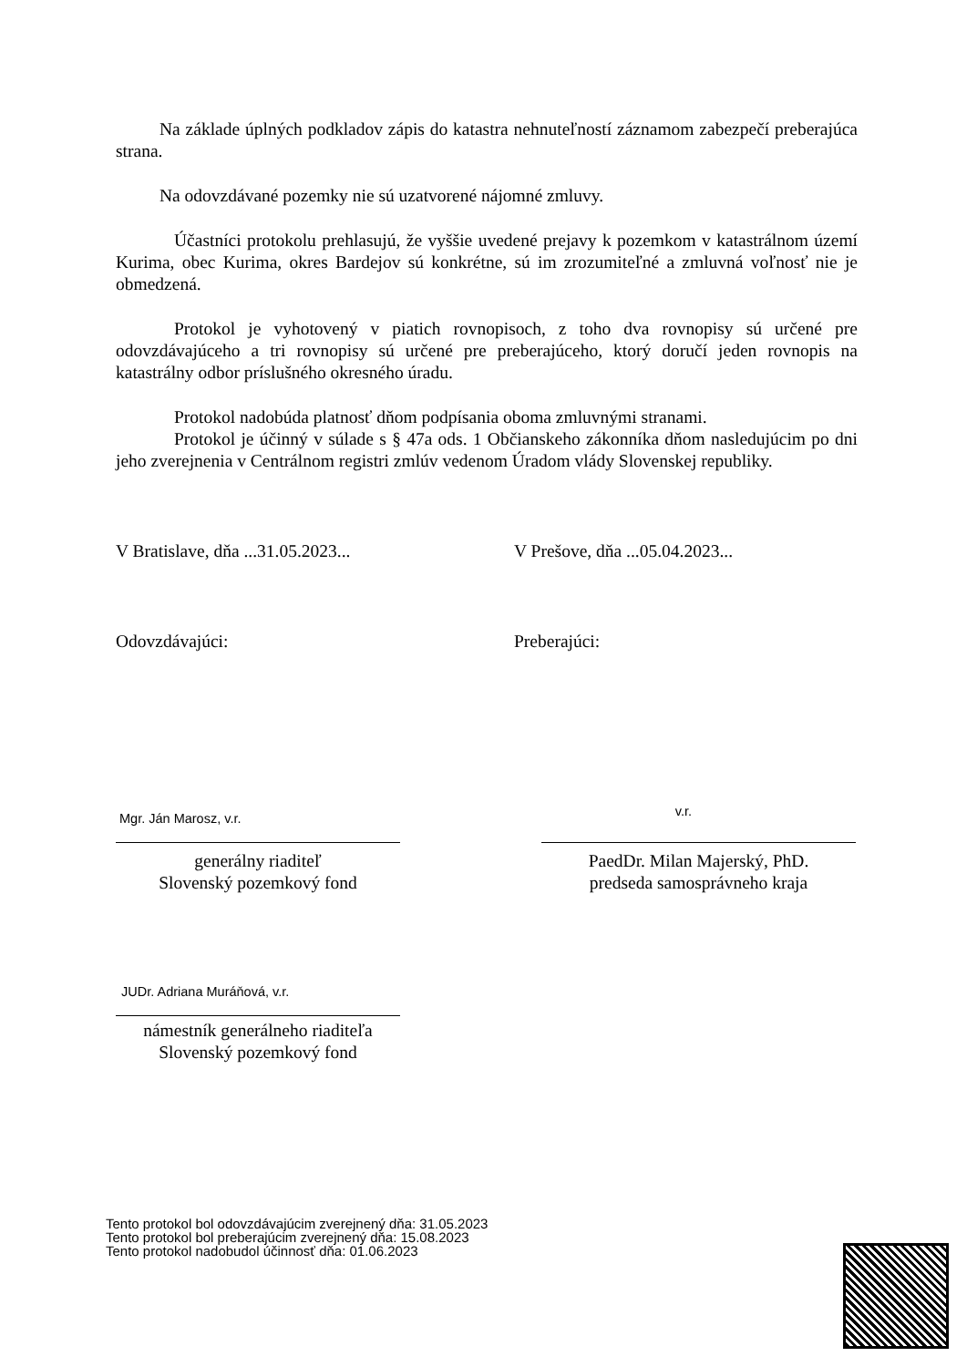Na základe úplných podkladov zápis do katastra nehnuteľností záznamom zabezpečí preberajúca strana.
Na odovzdávané pozemky nie sú uzatvorené nájomné zmluvy.
Účastníci protokolu prehlasujú, že vyššie uvedené prejavy k pozemkom v katastrálnom území Kurima, obec Kurima, okres Bardejov sú konkrétne, sú im zrozumiteľné a zmluvná voľnosť nie je obmedzená.
Protokol je vyhotovený v piatich rovnopisoch, z toho dva rovnopisy sú určené pre odovzdávajúceho a tri rovnopisy sú určené pre preberajúceho, ktorý doručí jeden rovnopis na katastrálny odbor príslušného okresného úradu.
Protokol nadobúda platnosť dňom podpísania oboma zmluvnými stranami.
Protokol je účinný v súlade s § 47a ods. 1 Občianskeho zákonníka dňom nasledujúcim po dni jeho zverejnenia v Centrálnom registri zmlúv vedenom Úradom vlády Slovenskej republiky.
V Bratislave, dňa ...31.05.2023... V Prešove, dňa ...05.04.2023...
Odovzdávajúci: Preberajúci:
Mgr. Ján Marosz, v.r.
generálny riaditeľ
Slovenský pozemkový fond
v.r.
PaedDr. Milan Majerský, PhD.
predseda samosprávneho kraja
JUDr. Adriana Muráňová, v.r.
námestník generálneho riaditeľa
Slovenský pozemkový fond
Tento protokol bol odovzdávajúcim zverejnený dňa: 31.05.2023
Tento protokol bol preberajúcim zverejnený dňa: 15.08.2023
Tento protokol nadobudol účinnosť dňa: 01.06.2023